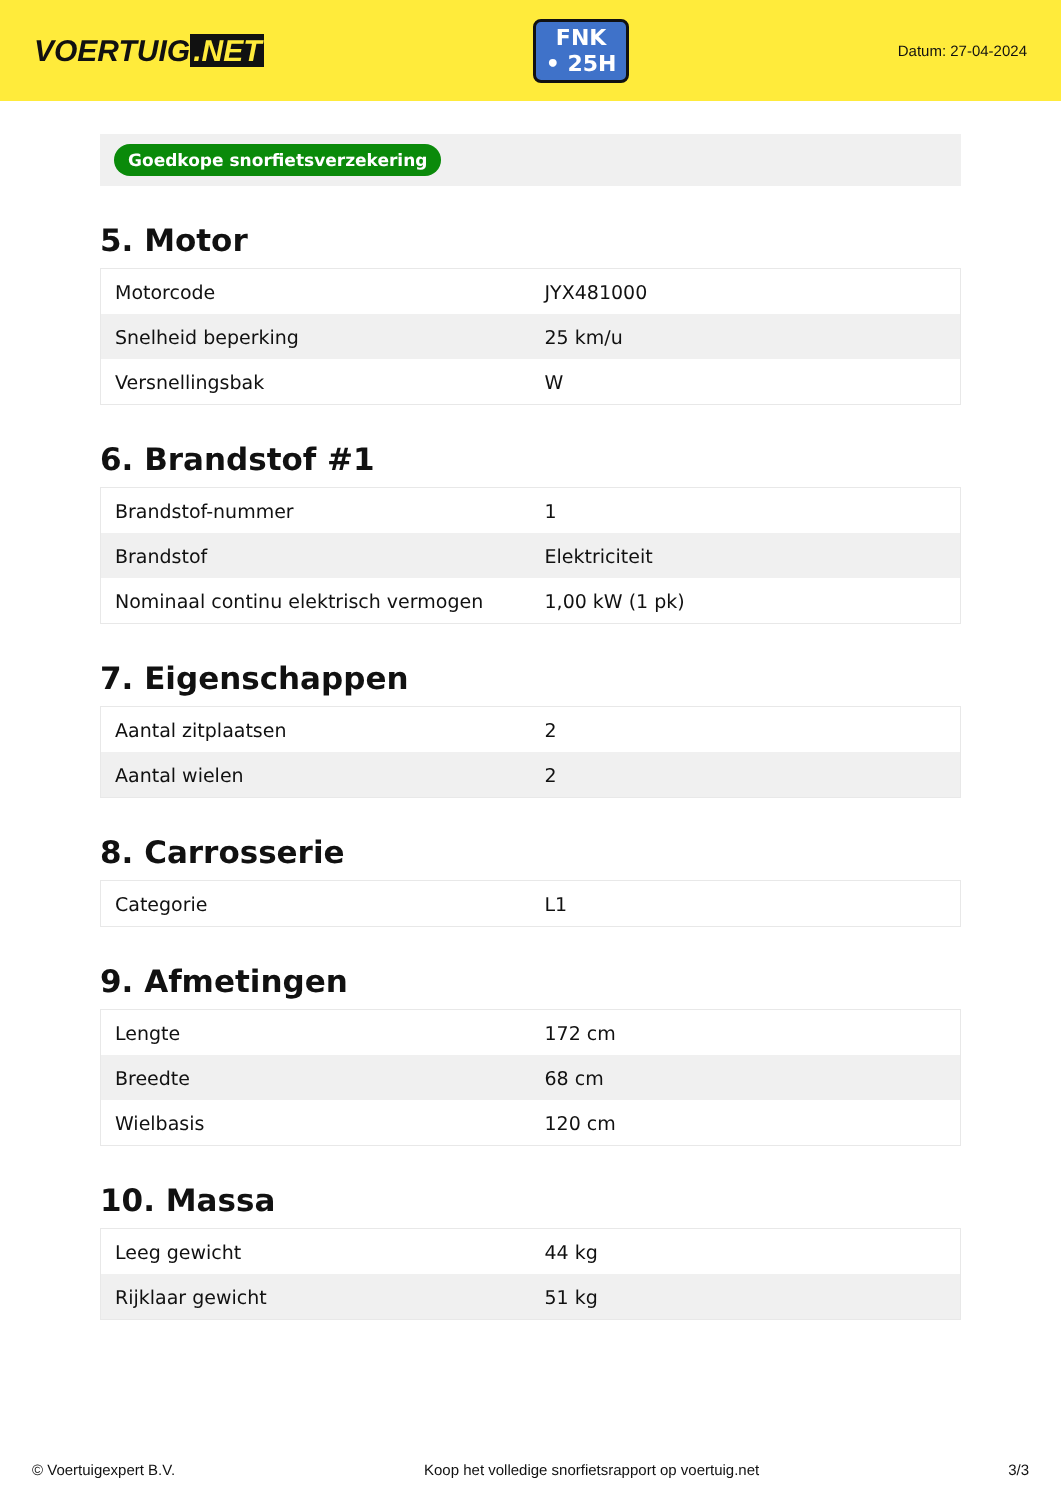VOERTUIG.NET
FNK
• 25H
Datum: 27-04-2024
Goedkope snorfietsverzekering
5. Motor
| Motorcode | JYX481000 |
| Snelheid beperking | 25 km/u |
| Versnellingsbak | W |
6. Brandstof #1
| Brandstof-nummer | 1 |
| Brandstof | Elektriciteit |
| Nominaal continu elektrisch vermogen | 1,00 kW (1 pk) |
7. Eigenschappen
| Aantal zitplaatsen | 2 |
| Aantal wielen | 2 |
8. Carrosserie
| Categorie | L1 |
9. Afmetingen
| Lengte | 172 cm |
| Breedte | 68 cm |
| Wielbasis | 120 cm |
10. Massa
| Leeg gewicht | 44 kg |
| Rijklaar gewicht | 51 kg |
© Voertuigexpert B.V. Koop het volledige snorfietsrapport op voertuig.net 3/3